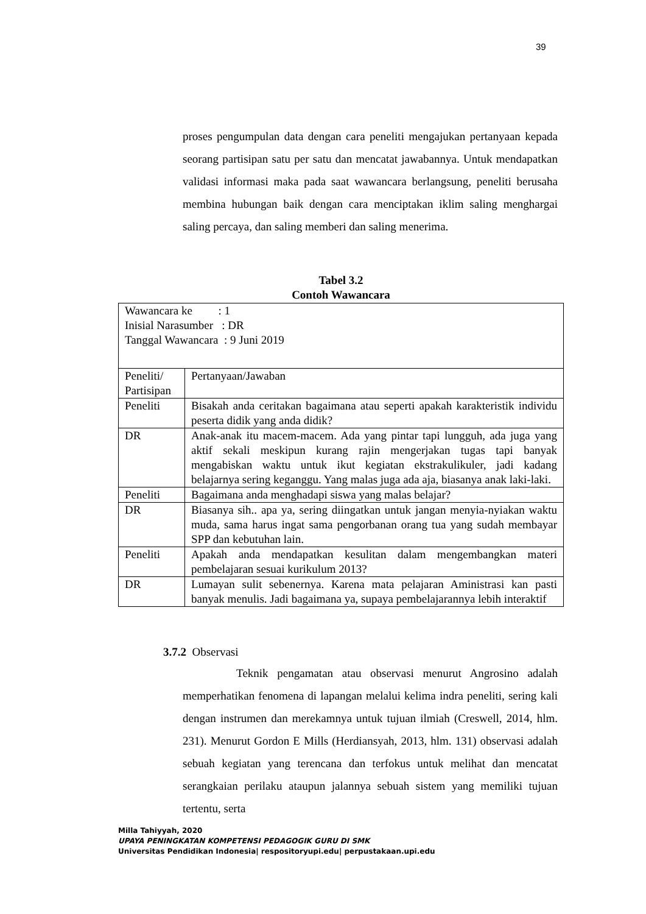39
proses pengumpulan data dengan cara peneliti mengajukan pertanyaan kepada seorang partisipan satu per satu dan mencatat jawabannya. Untuk mendapatkan validasi informasi maka pada saat wawancara berlangsung, peneliti berusaha membina hubungan baik dengan cara menciptakan iklim saling menghargai saling percaya, dan saling memberi dan saling menerima.
Tabel 3.2
Contoh Wawancara
| Wawancara ke : 1 Inisial Narasumber : DR Tanggal Wawancara : 9 Juni 2019 | |
| Peneliti/ Partisipan | Pertanyaan/Jawaban |
| Peneliti | Bisakah anda ceritakan bagaimana atau seperti apakah karakteristik individu peserta didik yang anda didik? |
| DR | Anak-anak itu macem-macem. Ada yang pintar tapi lungguh, ada juga yang aktif sekali meskipun kurang rajin mengerjakan tugas tapi banyak mengabiskan waktu untuk ikut kegiatan ekstrakulikuler, jadi kadang belajarnya sering keganggu. Yang malas juga ada aja, biasanya anak laki-laki. |
| Peneliti | Bagaimana anda menghadapi siswa yang malas belajar? |
| DR | Biasanya sih.. apa ya, sering diingatkan untuk jangan menyia-nyiakan waktu muda, sama harus ingat sama pengorbanan orang tua yang sudah membayar SPP dan kebutuhan lain. |
| Peneliti | Apakah anda mendapatkan kesulitan dalam mengembangkan materi pembelajaran sesuai kurikulum 2013? |
| DR | Lumayan sulit sebenernya. Karena mata pelajaran Aministrasi kan pasti banyak menulis. Jadi bagaimana ya, supaya pembelajarannya lebih interaktif |
3.7.2 Observasi
Teknik pengamatan atau observasi menurut Angrosino adalah memperhatikan fenomena di lapangan melalui kelima indra peneliti, sering kali dengan instrumen dan merekamnya untuk tujuan ilmiah (Creswell, 2014, hlm. 231). Menurut Gordon E Mills (Herdiansyah, 2013, hlm. 131) observasi adalah sebuah kegiatan yang terencana dan terfokus untuk melihat dan mencatat serangkaian perilaku ataupun jalannya sebuah sistem yang memiliki tujuan tertentu, serta
Milla Tahiyyah, 2020
UPAYA PENINGKATAN KOMPETENSI PEDAGOGIK GURU DI SMK
Universitas Pendidikan Indonesia| respositoryupi.edu| perpustakaan.upi.edu